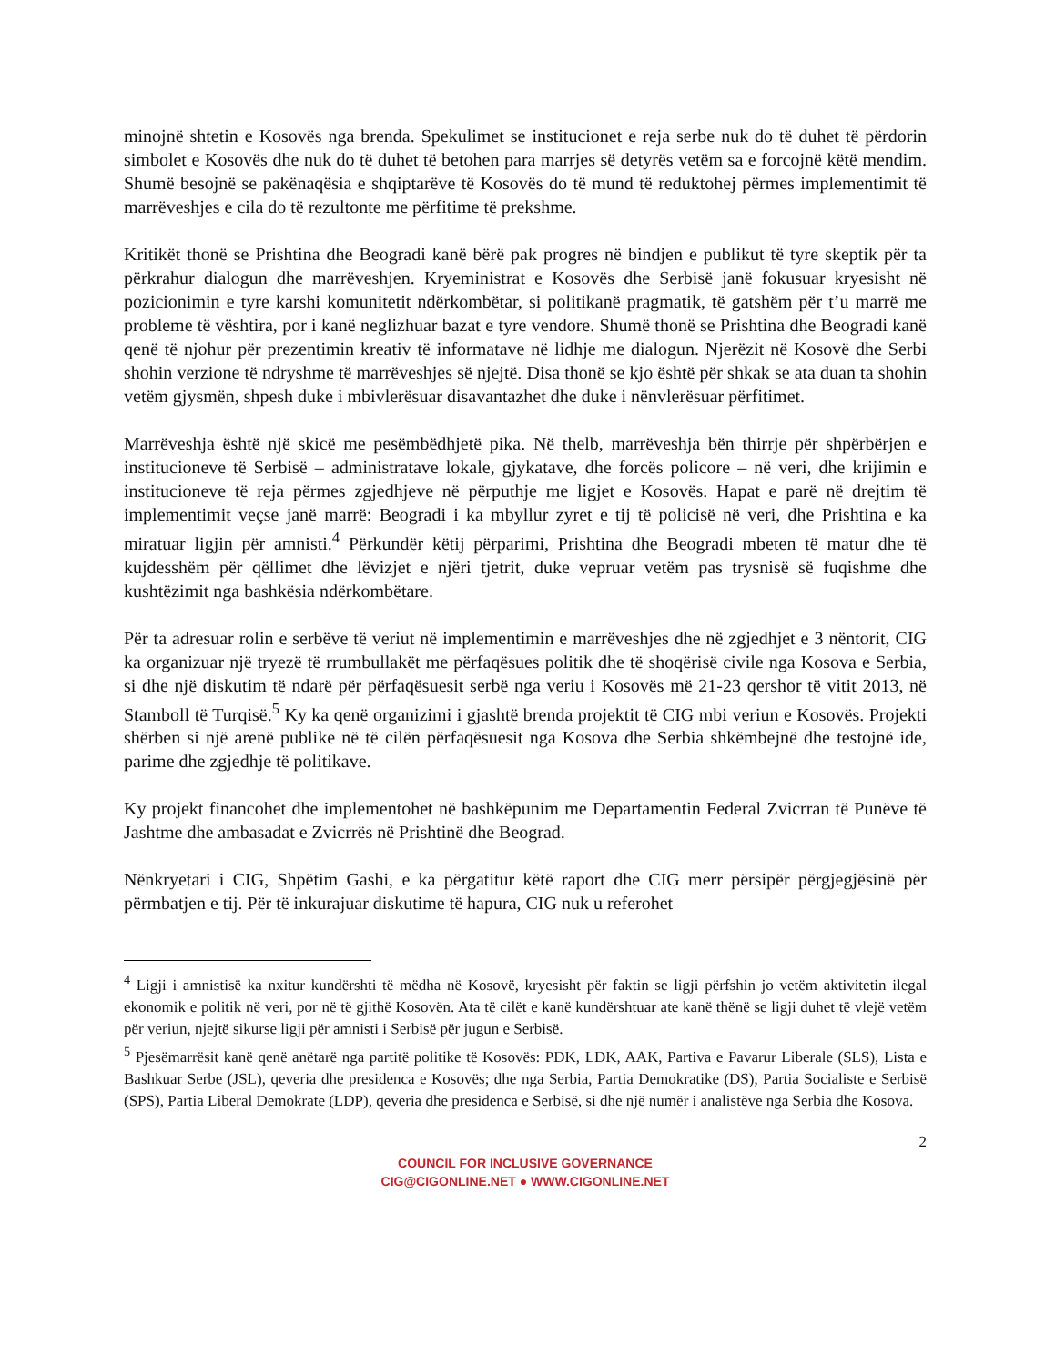minojnë shtetin e Kosovës nga brenda. Spekulimet se institucionet e reja serbe nuk do të duhet të përdorin simbolet e Kosovës dhe nuk do të duhet të betohen para marrjes së detyrës vetëm sa e forcojnë këtë mendim. Shumë besojnë se pakënaqësia e shqiptarëve të Kosovës do të mund të reduktohej përmes implementimit të marrëveshjes e cila do të rezultonte me përfitime të prekshme.
Kritikët thonë se Prishtina dhe Beogradi kanë bërë pak progres në bindjen e publikut të tyre skeptik për ta përkrahur dialogun dhe marrëveshjen. Kryeministrat e Kosovës dhe Serbisë janë fokusuar kryesisht në pozicionimin e tyre karshi komunitetit ndërkombëtar, si politikanë pragmatik, të gatshëm për t’u marrë me probleme të vështira, por i kanë neglizhuar bazat e tyre vendore. Shumë thonë se Prishtina dhe Beogradi kanë qenë të njohur për prezentimin kreativ të informatave në lidhje me dialogun. Njerëzit në Kosovë dhe Serbi shohin verzione të ndryshme të marrëveshjes së njejtë. Disa thonë se kjo është për shkak se ata duan ta shohin vetëm gjysmën, shpesh duke i mbivlerësuar disavantazhet dhe duke i nënvlerësuar përfitimet.
Marrëveshja është një skicë me pesëmbëdhjetë pika. Në thelb, marrëveshja bën thirrje për shpërbërjen e institucioneve të Serbisë – administratave lokale, gjykatave, dhe forcës policore – në veri, dhe krijimin e institucioneve të reja përmes zgjedhjeve në përputhje me ligjet e Kosovës. Hapat e parë në drejtim të implementimit veçse janë marrë: Beogradi i ka mbyllur zyret e tij të policisë në veri, dhe Prishtina e ka miratuar ligjin për amnisti.<sup>4</sup> Përkundër këtij përparimi, Prishtina dhe Beogradi mbeten të matur dhe të kujdesshëm për qëllimet dhe lëvizjet e njëri tjetrit, duke vepruar vetëm pas trysnisë së fuqishme dhe kushtëzimit nga bashkësia ndërkombëtare.
Për ta adresuar rolin e serbëve të veriut në implementimin e marrëveshjes dhe në zgjedhjet e 3 nëntorit, CIG ka organizuar një tryezë të rrumbullakët me përfaqësues politik dhe të shoqërisë civile nga Kosova e Serbia, si dhe një diskutim të ndarë për përfaqësuesit serbë nga veriu i Kosovës më 21-23 qershor të vitit 2013, në Stamboll të Turqisë.<sup>5</sup> Ky ka qenë organizimi i gjashtë brenda projektit të CIG mbi veriun e Kosovës. Projekti shërben si një arenë publike në të cilën përfaqësuesit nga Kosova dhe Serbia shkëmbejnë dhe testojnë ide, parime dhe zgjedhje të politikave.
Ky projekt financohet dhe implementohet në bashkëpunim me Departamentin Federal Zvicrran të Punëve të Jashtme dhe ambasadat e Zvicrrës në Prishtinë dhe Beograd.
Nënkryetari i CIG, Shpëtim Gashi, e ka përgatitur këtë raport dhe CIG merr përsipër përgjegjësinë për përmbatjen e tij. Për të inkurajuar diskutime të hapura, CIG nuk u referohet
<sup>4</sup> Ligji i amnistisë ka nxitur kundërshti të mëdha në Kosovë, kryesisht për faktin se ligji përfshin jo vetëm aktivitetin ilegal ekonomik e politik në veri, por në të gjithë Kosovën. Ata të cilët e kanë kundërshtuar ate kanë thënë se ligji duhet të vlejë vetëm për veriun, njejtë sikurse ligji për amnisti i Serbisë për jugun e Serbisë.
<sup>5</sup> Pjesëmarrësit kanë qenë anëtarë nga partitë politike të Kosovës: PDK, LDK, AAK, Partiva e Pavarur Liberale (SLS), Lista e Bashkuar Serbe (JSL), qeveria dhe presidenca e Kosovës; dhe nga Serbia, Partia Demokratike (DS), Partia Socialiste e Serbisë (SPS), Partia Liberal Demokrate (LDP), qeveria dhe presidenca e Serbisë, si dhe një numër i analistëve nga Serbia dhe Kosova.
2
COUNCIL FOR INCLUSIVE GOVERNANCE
CIG@CIGONLINE.NET ● WWW.CIGONLINE.NET